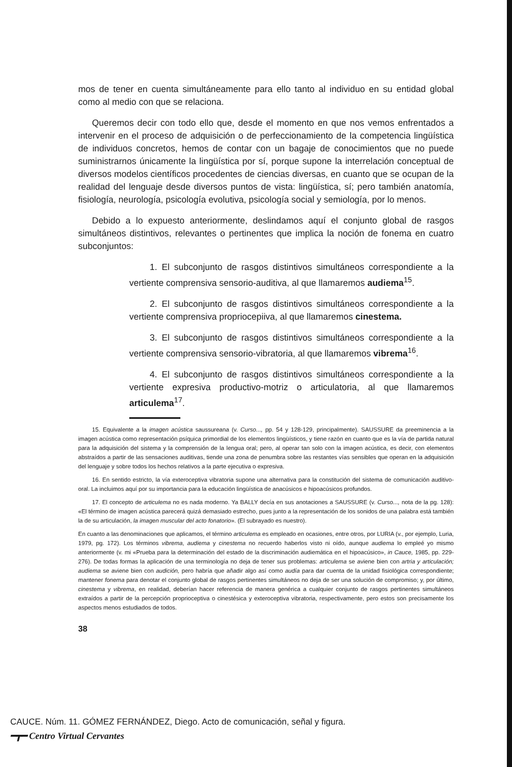mos de tener en cuenta simultáneamente para ello tanto al individuo en su entidad global como al medio con que se relaciona.
Queremos decir con todo ello que, desde el momento en que nos vemos enfrentados a intervenir en el proceso de adquisición o de perfeccionamiento de la competencia lingüística de individuos concretos, hemos de contar con un bagaje de conocimientos que no puede suministrarnos únicamente la lingüística por sí, porque supone la interrelación conceptual de diversos modelos científicos procedentes de ciencias diversas, en cuanto que se ocupan de la realidad del lenguaje desde diversos puntos de vista: lingüística, sí; pero también anatomía, fisiología, neurología, psicología evolutiva, psicología social y semiología, por lo menos.
Debido a lo expuesto anteriormente, deslindamos aquí el conjunto global de rasgos simultáneos distintivos, relevantes o pertinentes que implica la noción de fonema en cuatro subconjuntos:
1. El subconjunto de rasgos distintivos simultáneos correspondiente a la vertiente comprensiva sensorio-auditiva, al que llamaremos audiema<sup>15</sup>.
2. El subconjunto de rasgos distintivos simultáneos correspondiente a la vertiente comprensiva propriocepiiva, al que llamaremos cinestema.
3. El subconjunto de rasgos distintivos simultáneos correspondiente a la vertiente comprensiva sensorio-vibratoria, al que llamaremos vibrema<sup>16</sup>.
4. El subconjunto de rasgos distintivos simultáneos correspondiente a la vertiente expresiva productivo-motriz o articulatoria, al que llamaremos articulema<sup>17</sup>.
15. Equivalente a la imagen acústica saussureana (v. Curso..., pp. 54 y 128-129, principalmente). SAUSSURE da preeminencia a la imagen acústica como representación psíquica primordial de los elementos lingüísticos, y tiene razón en cuanto que es la vía de partida natural para la adquisición del sistema y la comprensión de la lengua oral; pero, al operar tan solo con la imagen acústica, es decir, con elementos abstraídos a partir de las sensaciones auditivas, tiende una zona de penumbra sobre las restantes vías sensibles que operan en la adquisición del lenguaje y sobre todos los hechos relativos a la parte ejecutiva o expresiva.
16. En sentido estricto, la vía exteroceptiva vibratoria supone una alternativa para la constitución del sistema de comunicación auditivo-oral. La incluimos aquí por su importancia para la educación lingüística de anacúsicos e hipoacúsicos profundos.
17. El concepto de articulema no es nada moderno. Ya BALLY decía en sus anotaciones a SAUSSURE (v. Curso..., nota de la pg. 128): «El término de imagen acústica parecerá quizá demasiado estrecho, pues junto a la representación de los sonidos de una palabra está también la de su articulación, la imagen muscular del acto fonatorio». (El subrayado es nuestro).
En cuanto a las denominaciones que aplicamos, el término articulema es empleado en ocasiones, entre otros, por LURIA (v., por ejemplo, Luria, 1979, pg. 172). Los términos vibrema, audiema y cinestema no recuerdo haberlos visto ni oído, aunque audiema lo empleé yo mismo anteriormente (v. mi «Prueba para la determinación del estado de la discriminación audiemática en el hipoacúsico», in Cauce, 1985, pp. 229-276). De todas formas la aplicación de una terminología no deja de tener sus problemas: articulema se aviene bien con artria y articulación; audiema se aviene bien con audición, pero habría que añadir algo así como audía para dar cuenta de la unidad fisiológica correspondiente; mantener fonema para denotar el conjunto global de rasgos pertinentes simultáneos no deja de ser una solución de compromiso; y, por último, cinestema y vibrema, en realidad, deberían hacer referencia de manera genérica a cualquier conjunto de rasgos pertinentes simultáneos extraídos a partir de la percepción proprioceptiva o cinestésica y exteroceptiva vibratoria, respectivamente, pero estos son precisamente los aspectos menos estudiados de todos.
38
CAUCE. Núm. 11. GÓMEZ FERNÁNDEZ, Diego. Acto de comunicación, señal y figura.
━┳━ Centro Virtual Cervantes